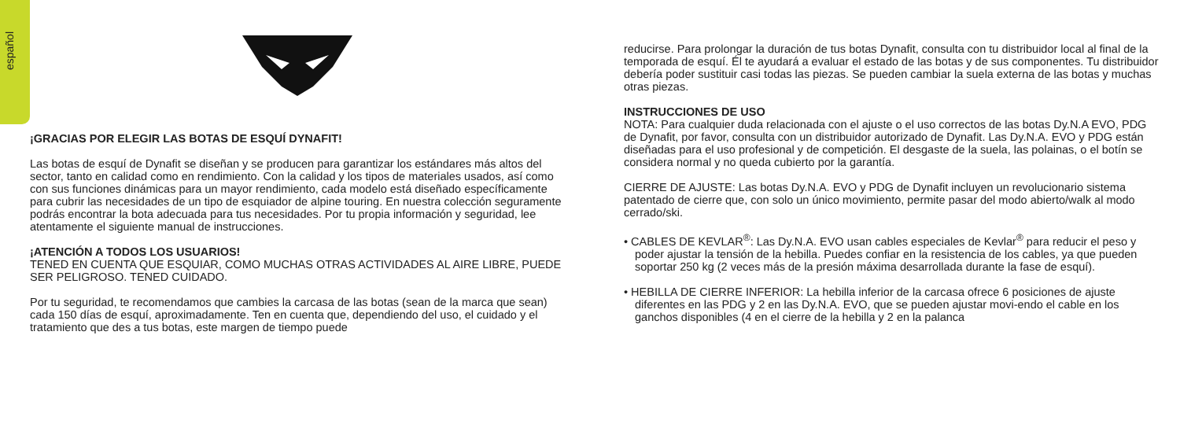español
¡GRACIAS POR ELEGIR LAS BOTAS DE ESQUÍ DYNAFIT!
Las botas de esquí de Dynafit se diseñan y se producen para garantizar los estándares más altos del sector, tanto en calidad como en rendimiento. Con la calidad y los tipos de materiales usados, así como con sus funciones dinámicas para un mayor rendimiento, cada modelo está diseñado específicamente para cubrir las necesidades de un tipo de esquiador de alpine touring. En nuestra colección seguramente podrás encontrar la bota adecuada para tus necesidades. Por tu propia información y seguridad, lee atentamente el siguiente manual de instrucciones.
¡ATENCIÓN A TODOS LOS USUARIOS!
TENED EN CUENTA QUE ESQUIAR, COMO MUCHAS OTRAS ACTIVIDADES AL AIRE LIBRE, PUEDE SER PELIGROSO. TENED CUIDADO.
Por tu seguridad, te recomendamos que cambies la carcasa de las botas (sean de la marca que sean) cada 150 días de esquí, aproximadamente. Ten en cuenta que, dependiendo del uso, el cuidado y el tratamiento que des a tus botas, este margen de tiempo puede
reducirse. Para prolongar la duración de tus botas Dynafit, consulta con tu distribuidor local al final de la temporada de esquí. Él te ayudará a evaluar el estado de las botas y de sus componentes. Tu distribuidor debería poder sustituir casi todas las piezas. Se pueden cambiar la suela externa de las botas y muchas otras piezas.
INSTRUCCIONES DE USO
NOTA: Para cualquier duda relacionada con el ajuste o el uso correctos de las botas Dy.N.A EVO, PDG de Dynafit, por favor, consulta con un distribuidor autorizado de Dynafit. Las Dy.N.A. EVO y PDG están diseñadas para el uso profesional y de competición. El desgaste de la suela, las polainas, o el botín se considera normal y no queda cubierto por la garantía.
CIERRE DE AJUSTE: Las botas Dy.N.A. EVO y PDG de Dynafit incluyen un revolucionario sistema patentado de cierre que, con solo un único movimiento, permite pasar del modo abierto/walk al modo cerrado/ski.
• CABLES DE KEVLAR<sup>®</sup>: Las Dy.N.A. EVO usan cables especiales de Kevlar<sup>®</sup> para reducir el peso y poder ajustar la tensión de la hebilla. Puedes confiar en la resistencia de los cables, ya que pueden soportar 250 kg (2 veces más de la presión máxima desarrollada durante la fase de esquí).
• HEBILLA DE CIERRE INFERIOR: La hebilla inferior de la carcasa ofrece 6 posiciones de ajuste diferentes en las PDG y 2 en las Dy.N.A. EVO, que se pueden ajustar movi-endo el cable en los ganchos disponibles (4 en el cierre de la hebilla y 2 en la palanca